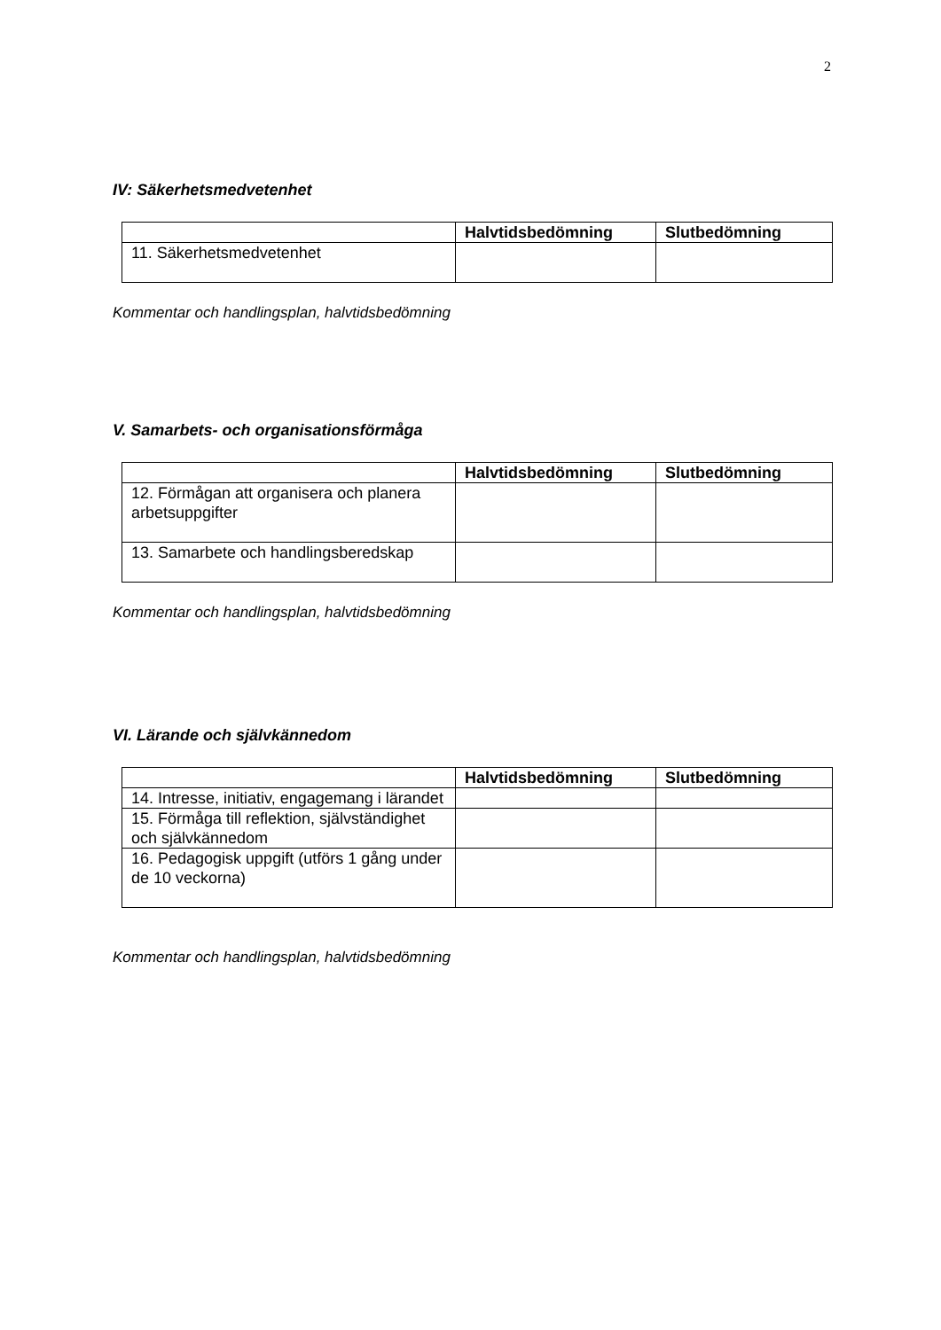2
IV: Säkerhetsmedvetenhet
| | Halvtidsbedömning | Slutbedömning |
| --- | --- | --- |
| 11. Säkerhetsmedvetenhet | | |
Kommentar och handlingsplan, halvtidsbedömning
V. Samarbets- och organisationsförmåga
| | Halvtidsbedömning | Slutbedömning |
| --- | --- | --- |
| 12. Förmågan att organisera och planera arbetsuppgifter | | |
| 13. Samarbete och handlingsberedskap | | |
Kommentar och handlingsplan, halvtidsbedömning
VI. Lärande och självkännedom
| | Halvtidsbedömning | Slutbedömning |
| --- | --- | --- |
| 14. Intresse, initiativ, engagemang i lärandet | | |
| 15. Förmåga till reflektion, självständighet och självkännedom | | |
| 16. Pedagogisk uppgift (utförs 1 gång under de 10 veckorna) | | |
Kommentar och handlingsplan, halvtidsbedömning